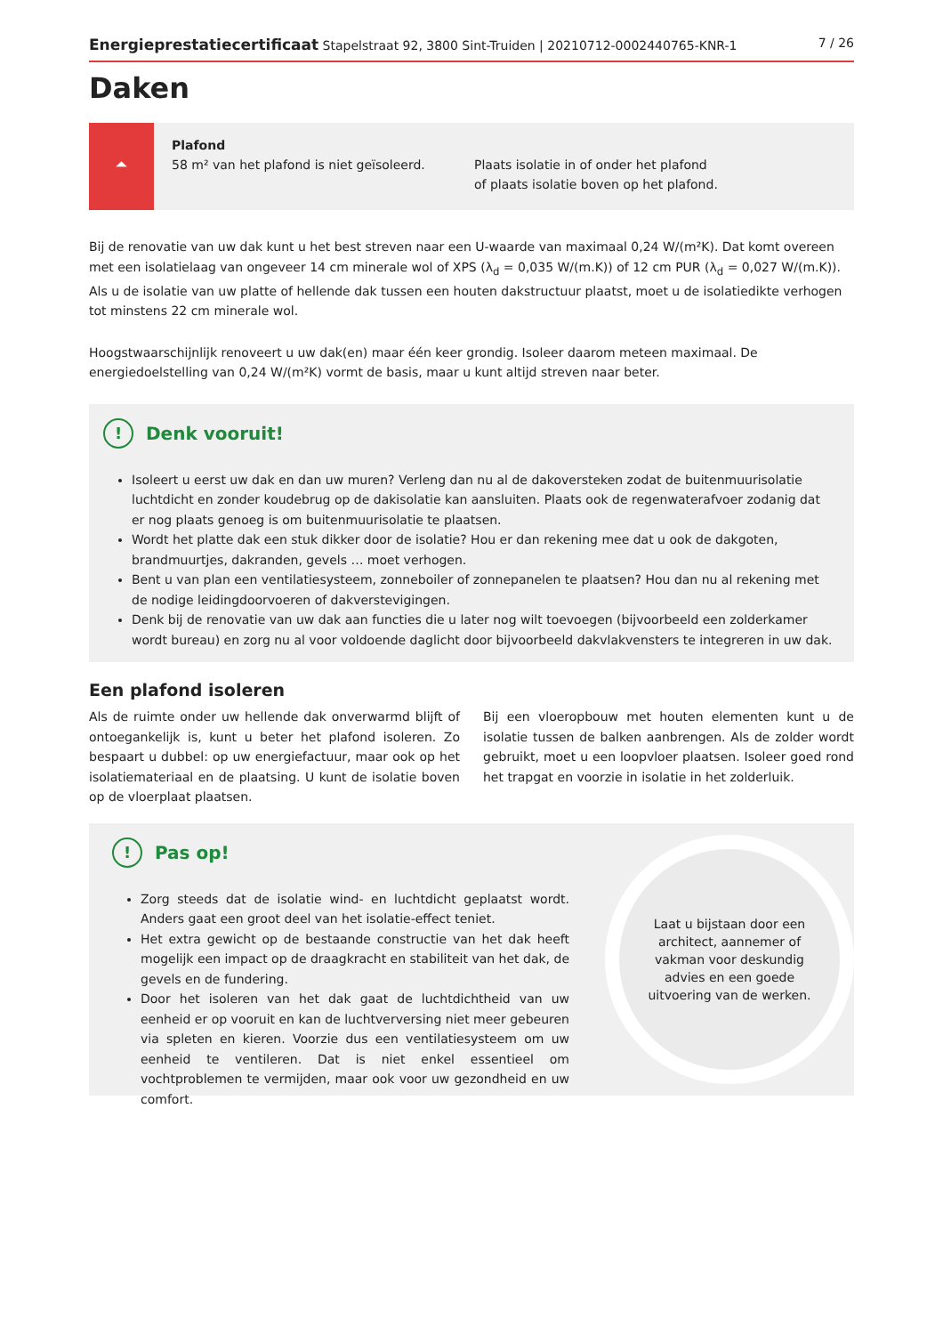Energieprestatiecertificaat Stapelstraat 92, 3800 Sint-Truiden | 20210712-0002440765-KNR-1 7 / 26
Daken
⏶
Plafond
58 m² van het plafond is niet geïsoleerd.
Plaats isolatie in of onder het plafond
of plaats isolatie boven op het plafond.
Bij de renovatie van uw dak kunt u het best streven naar een U-waarde van maximaal 0,24 W/(m²K). Dat komt overeen met een isolatielaag van ongeveer 14 cm minerale wol of XPS (λ<sub>d</sub> = 0,035 W/(m.K)) of 12 cm PUR (λ<sub>d</sub> = 0,027 W/(m.K)). Als u de isolatie van uw platte of hellende dak tussen een houten dakstructuur plaatst, moet u de isolatiedikte verhogen tot minstens 22 cm minerale wol.
Hoogstwaarschijnlijk renoveert u uw dak(en) maar één keer grondig. Isoleer daarom meteen maximaal. De energiedoelstelling van 0,24 W/(m²K) vormt de basis, maar u kunt altijd streven naar beter.
! Denk vooruit!
Isoleert u eerst uw dak en dan uw muren? Verleng dan nu al de dakoversteken zodat de buitenmuurisolatie luchtdicht en zonder koudebrug op de dakisolatie kan aansluiten. Plaats ook de regenwaterafvoer zodanig dat er nog plaats genoeg is om buitenmuurisolatie te plaatsen.
Wordt het platte dak een stuk dikker door de isolatie? Hou er dan rekening mee dat u ook de dakgoten, brandmuurtjes, dakranden, gevels … moet verhogen.
Bent u van plan een ventilatiesysteem, zonneboiler of zonnepanelen te plaatsen? Hou dan nu al rekening met de nodige leidingdoorvoeren of dakverstevigingen.
Denk bij de renovatie van uw dak aan functies die u later nog wilt toevoegen (bijvoorbeeld een zolderkamer wordt bureau) en zorg nu al voor voldoende daglicht door bijvoorbeeld dakvlakvensters te integreren in uw dak.
Een plafond isoleren
Als de ruimte onder uw hellende dak onverwarmd blijft of ontoegankelijk is, kunt u beter het plafond isoleren. Zo bespaart u dubbel: op uw energiefactuur, maar ook op het isolatiemateriaal en de plaatsing. U kunt de isolatie boven op de vloerplaat plaatsen.
Bij een vloeropbouw met houten elementen kunt u de isolatie tussen de balken aanbrengen. Als de zolder wordt gebruikt, moet u een loopvloer plaatsen. Isoleer goed rond het trapgat en voorzie in isolatie in het zolderluik.
! Pas op!
Zorg steeds dat de isolatie wind- en luchtdicht geplaatst wordt. Anders gaat een groot deel van het isolatie-effect teniet.
Het extra gewicht op de bestaande constructie van het dak heeft mogelijk een impact op de draagkracht en stabiliteit van het dak, de gevels en de fundering.
Door het isoleren van het dak gaat de luchtdichtheid van uw eenheid er op vooruit en kan de luchtverversing niet meer gebeuren via spleten en kieren. Voorzie dus een ventilatiesysteem om uw eenheid te ventileren. Dat is niet enkel essentieel om vochtproblemen te vermijden, maar ook voor uw gezondheid en uw comfort.
Laat u bijstaan door een architect, aannemer of vakman voor deskundig advies en een goede uitvoering van de werken.